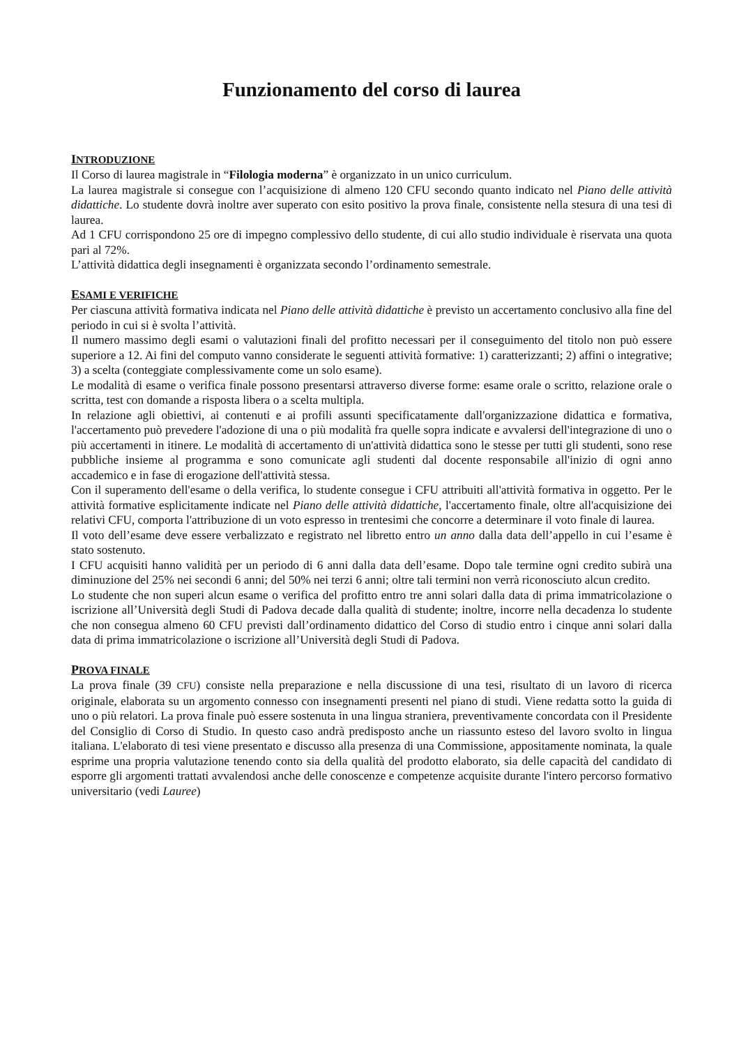Funzionamento del corso di laurea
INTRODUZIONE
Il Corso di laurea magistrale in “Filologia moderna” è organizzato in un unico curriculum.
La laurea magistrale si consegue con l’acquisizione di almeno 120 CFU secondo quanto indicato nel Piano delle attività didattiche. Lo studente dovrà inoltre aver superato con esito positivo la prova finale, consistente nella stesura di una tesi di laurea.
Ad 1 CFU corrispondono 25 ore di impegno complessivo dello studente, di cui allo studio individuale è riservata una quota pari al 72%.
L’attività didattica degli insegnamenti è organizzata secondo l’ordinamento semestrale.
ESAMI E VERIFICHE
Per ciascuna attività formativa indicata nel Piano delle attività didattiche è previsto un accertamento conclusivo alla fine del periodo in cui si è svolta l’attività.
Il numero massimo degli esami o valutazioni finali del profitto necessari per il conseguimento del titolo non può essere superiore a 12. Ai fini del computo vanno considerate le seguenti attività formative: 1) caratterizzanti; 2) affini o integrative; 3) a scelta (conteggiate complessivamente come un solo esame).
Le modalità di esame o verifica finale possono presentarsi attraverso diverse forme: esame orale o scritto, relazione orale o scritta, test con domande a risposta libera o a scelta multipla.
In relazione agli obiettivi, ai contenuti e ai profili assunti specificatamente dall'organizzazione didattica e formativa, l'accertamento può prevedere l'adozione di una o più modalità fra quelle sopra indicate e avvalersi dell'integrazione di uno o più accertamenti in itinere. Le modalità di accertamento di un'attività didattica sono le stesse per tutti gli studenti, sono rese pubbliche insieme al programma e sono comunicate agli studenti dal docente responsabile all'inizio di ogni anno accademico e in fase di erogazione dell'attività stessa.
Con il superamento dell'esame o della verifica, lo studente consegue i CFU attribuiti all'attività formativa in oggetto. Per le attività formative esplicitamente indicate nel Piano delle attività didattiche, l'accertamento finale, oltre all'acquisizione dei relativi CFU, comporta l'attribuzione di un voto espresso in trentesimi che concorre a determinare il voto finale di laurea.
Il voto dell’esame deve essere verbalizzato e registrato nel libretto entro un anno dalla data dell’appello in cui l’esame è stato sostenuto.
I CFU acquisiti hanno validità per un periodo di 6 anni dalla data dell’esame. Dopo tale termine ogni credito subirà una diminuzione del 25% nei secondi 6 anni; del 50% nei terzi 6 anni; oltre tali termini non verrà riconosciuto alcun credito.
Lo studente che non superi alcun esame o verifica del profitto entro tre anni solari dalla data di prima immatricolazione o iscrizione all’Università degli Studi di Padova decade dalla qualità di studente; inoltre, incorre nella decadenza lo studente che non consegua almeno 60 CFU previsti dall’ordinamento didattico del Corso di studio entro i cinque anni solari dalla data di prima immatricolazione o iscrizione all’Università degli Studi di Padova.
PROVA FINALE
La prova finale (39 CFU) consiste nella preparazione e nella discussione di una tesi, risultato di un lavoro di ricerca originale, elaborata su un argomento connesso con insegnamenti presenti nel piano di studi. Viene redatta sotto la guida di uno o più relatori. La prova finale può essere sostenuta in una lingua straniera, preventivamente concordata con il Presidente del Consiglio di Corso di Studio. In questo caso andrà predisposto anche un riassunto esteso del lavoro svolto in lingua italiana. L'elaborato di tesi viene presentato e discusso alla presenza di una Commissione, appositamente nominata, la quale esprime una propria valutazione tenendo conto sia della qualità del prodotto elaborato, sia delle capacità del candidato di esporre gli argomenti trattati avvalendosi anche delle conoscenze e competenze acquisite durante l'intero percorso formativo universitario (vedi Lauree)